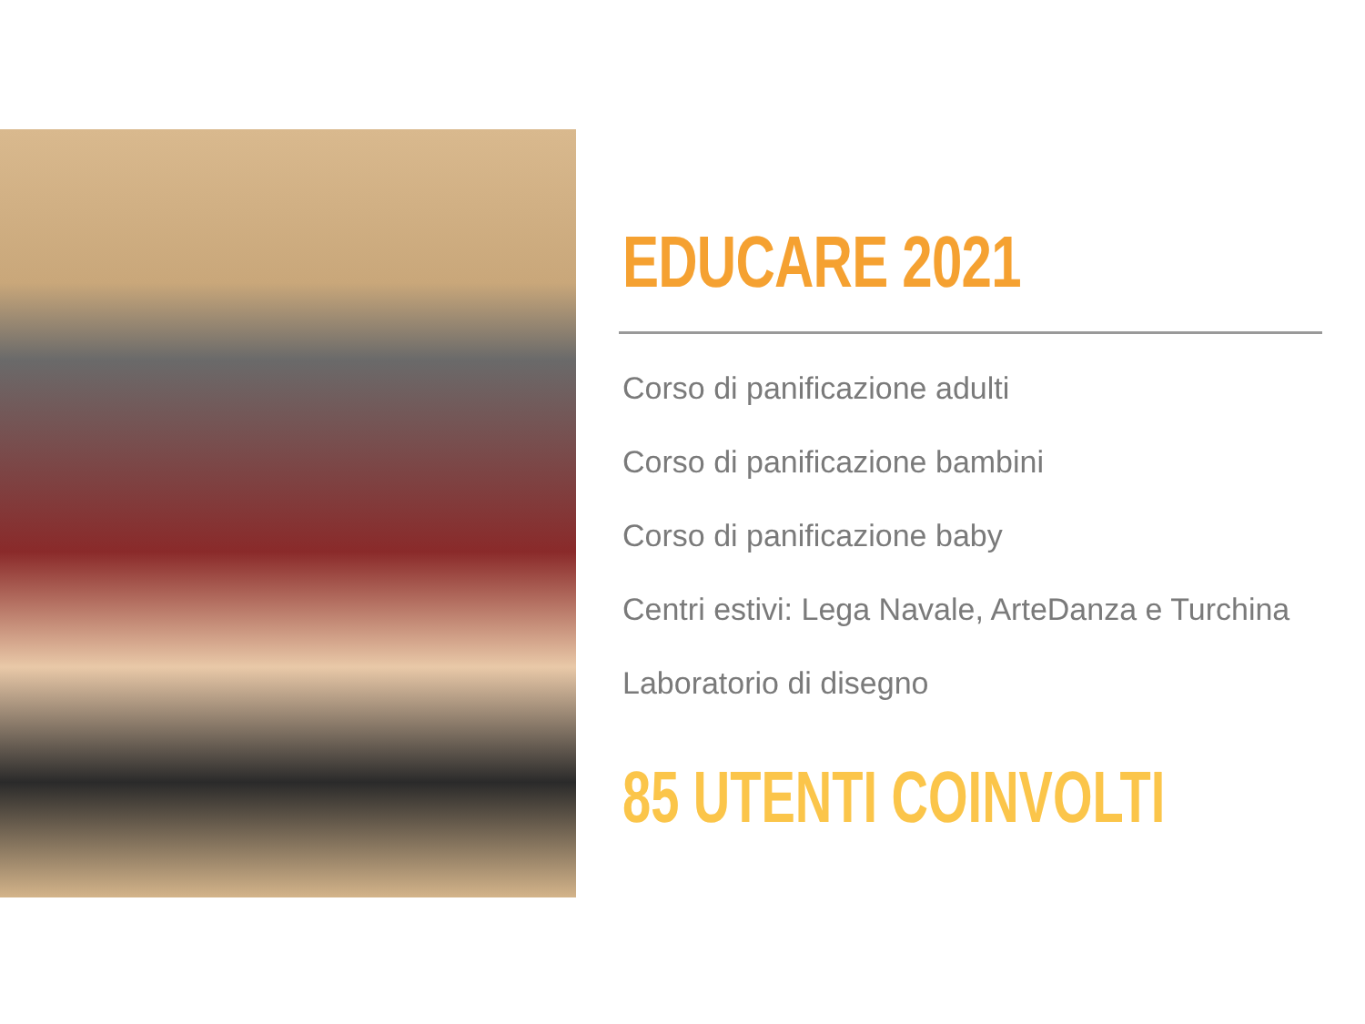EDUCARE 2021
Corso di panificazione adulti
Corso di panificazione bambini
Corso di panificazione baby
Centri estivi: Lega Navale, ArteDanza e Turchina
Laboratorio di disegno
85 UTENTI COINVOLTI